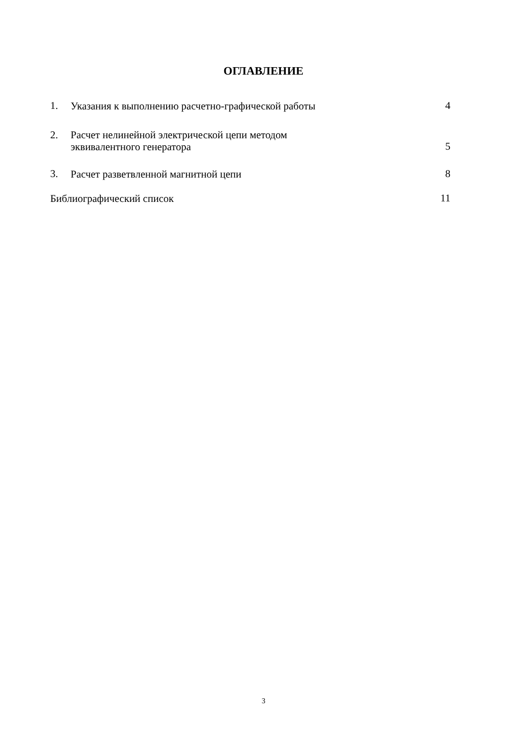ОГЛАВЛЕНИЕ
1. Указания к выполнению расчетно-графической работы 4
2. Расчет нелинейной электрической цепи методом
эквивалентного генератора 5
3. Расчет разветвленной магнитной цепи 8
Библиографический список 11
3